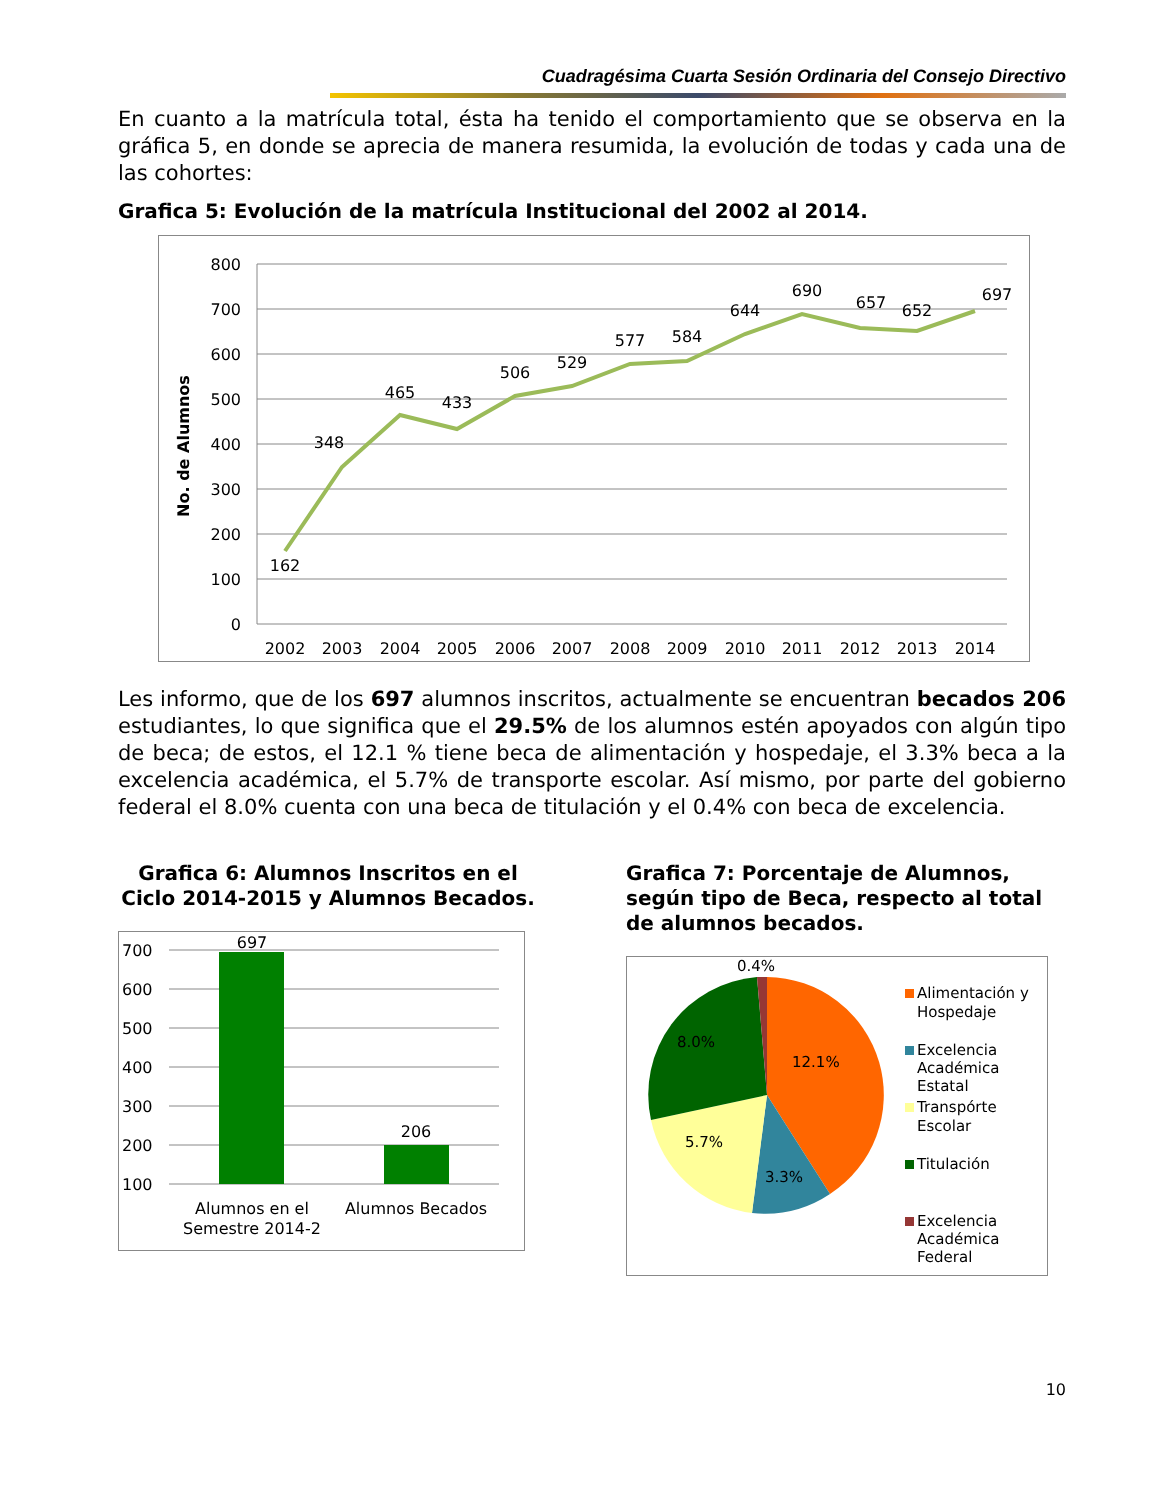Cuadragésima Cuarta Sesión Ordinaria del Consejo Directivo
En cuanto a la matrícula total, ésta ha tenido el comportamiento que se observa en la gráfica 5, en donde se aprecia de manera resumida, la evolución de todas y cada una de las cohortes:
Grafica 5: Evolución de la matrícula Institucional del 2002 al 2014.
No. de Alumnos
800
700
600
500
400
300
200
100
0
162
348
465
433
506
529
577
584
644
690
657
652
697
2002
2003
2004
2005
2006
2007
2008
2009
2010
2011
2012
2013
2014
Les informo, que de los 697 alumnos inscritos, actualmente se encuentran becados 206 estudiantes, lo que significa que el 29.5% de los alumnos estén apoyados con algún tipo de beca; de estos, el 12.1 % tiene beca de alimentación y hospedaje, el 3.3% beca a la excelencia académica, el 5.7% de transporte escolar. Así mismo, por parte del gobierno federal el 8.0% cuenta con una beca de titulación y el 0.4% con beca de excelencia.
Grafica 6: Alumnos Inscritos en el Ciclo 2014-2015 y Alumnos Becados.
700
600
500
400
300
200
100
697
206
Alumnos en el
Semestre 2014-2
Alumnos Becados
Grafica 7: Porcentaje de Alumnos, según tipo de Beca, respecto al total de alumnos becados.
0.4%
12.1%
3.3%
5.7%
8.0%
Alimentación y
Hospedaje
Excelencia
Académica
Estatal
Transpórte
Escolar
Titulación
Excelencia
Académica
Federal
10